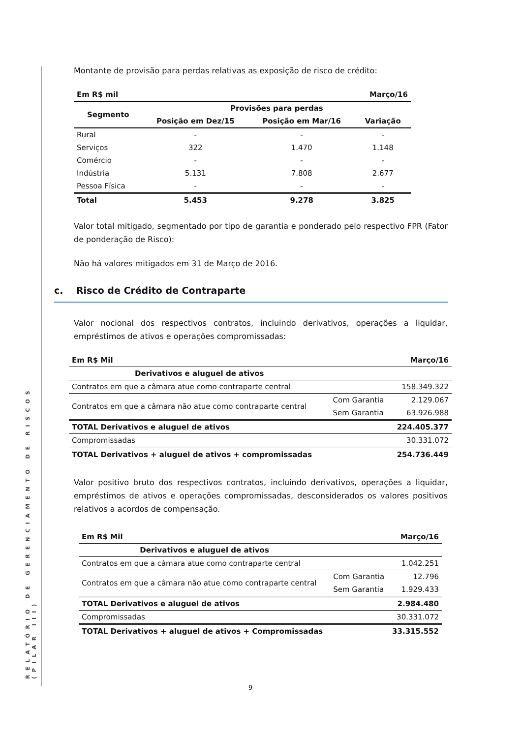RELATÓRIO DE GERENCIAMENTO DE RISCOS (PILAR III)
Montante de provisão para perdas relativas as exposição de risco de crédito:
| Em R$ mil | | | Março/16 |
| Segmento | Provisões para perdas | | |
| | Posição em Dez/15 | Posição em Mar/16 | Variação |
| Rural | - | - | - |
| Serviços | 322 | 1.470 | 1.148 |
| Comércio | - | - | - |
| Indústria | 5.131 | 7.808 | 2.677 |
| Pessoa Física | - | - | - |
| Total | 5.453 | 9.278 | 3.825 |
Valor total mitigado, segmentado por tipo de garantia e ponderado pelo respectivo FPR (Fator de ponderação de Risco):
Não há valores mitigados em 31 de Março de 2016.
c. Risco de Crédito de Contraparte
Valor nocional dos respectivos contratos, incluindo derivativos, operações a liquidar, empréstimos de ativos e operações compromissadas:
| Em R$ Mil | | Março/16 |
| Derivativos e aluguel de ativos | | |
| Contratos em que a câmara atue como contraparte central | | 158.349.322 |
| Contratos em que a câmara não atue como contraparte central | Com Garantia | 2.129.067 |
| | Sem Garantia | 63.926.988 |
| TOTAL Derivativos e aluguel de ativos | | 224.405.377 |
| Compromissadas | | 30.331.072 |
| TOTAL Derivativos + aluguel de ativos + compromissadas | | 254.736.449 |
Valor positivo bruto dos respectivos contratos, incluindo derivativos, operações a liquidar, empréstimos de ativos e operações compromissadas, desconsiderados os valores positivos relativos a acordos de compensação.
| Em R$ Mil | | Março/16 |
| Derivativos e aluguel de ativos | | |
| Contratos em que a câmara atue como contraparte central | | 1.042.251 |
| Contratos em que a câmara não atue como contraparte central | Com Garantia | 12.796 |
| | Sem Garantia | 1.929.433 |
| TOTAL Derivativos e aluguel de ativos | | 2.984.480 |
| Compromissadas | | 30.331.072 |
| TOTAL Derivativos + aluguel de ativos + Compromissadas | | 33.315.552 |
9